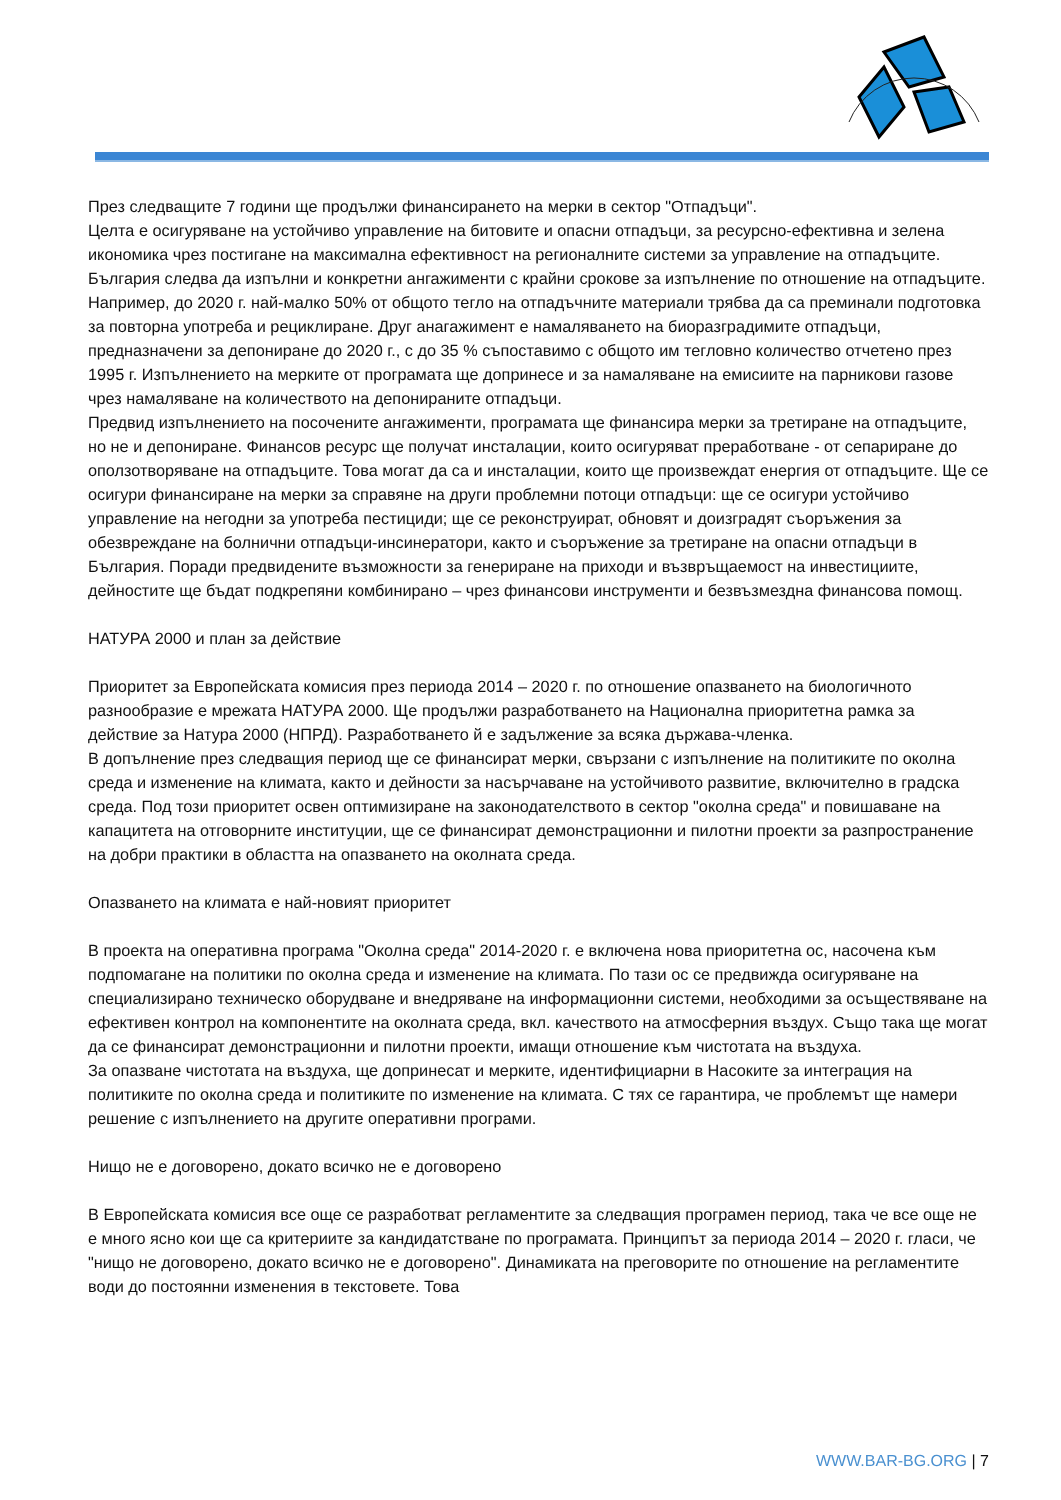През следващите 7 години ще продължи финансирането на мерки в сектор "Отпадъци".
Целта е осигуряване на устойчиво управление на битовите и опасни отпадъци, за ресурсно-ефективна и зелена икономика чрез постигане на максимална ефективност на регионалните системи за управление на отпадъците. България следва да изпълни и конкретни ангажименти с крайни срокове за изпълнение по отношение на отпадъците. Например, до 2020 г. най-малко 50% от общото тегло на отпадъчните материали трябва да са преминали подготовка за повторна употреба и рециклиране. Друг анагажимент е намаляването на биоразградимите отпадъци, предназначени за депониране до 2020 г., с до 35 % съпоставимо с общото им тегловно количество отчетено през 1995 г. Изпълнението на мерките от програмата ще допринесе и за намаляване на емисиите на парникови газове чрез намаляване на количеството на депонираните отпадъци.
Предвид изпълнението на посочените ангажименти, програмата ще финансира мерки за третиране на отпадъците, но не и депониране. Финансов ресурс ще получат инсталации, които осигуряват преработване - от сепариране до оползотворяване на отпадъците. Това могат да са и инсталации, които ще произвеждат енергия от отпадъците. Ще се осигури финансиране на мерки за справяне на други проблемни потоци отпадъци: ще се осигури устойчиво управление на негодни за употреба пестициди; ще се реконструират, обновят и доизградят съоръжения за обезвреждане на болнични отпадъци-инсинератори, както и съоръжение за третиране на опасни отпадъци в България. Поради предвидените възможности за генериране на приходи и възвръщаемост на инвестициите, дейностите ще бъдат подкрепяни комбинирано – чрез финансови инструменти и безвъзмездна финансова помощ.
НАТУРА 2000 и план за действие
Приоритет за Европейската комисия през периода 2014 – 2020 г. по отношение опазването на биологичното разнообразие е мрежата НАТУРА 2000. Ще продължи разработването на Национална приоритетна рамка за действие за Натура 2000 (НПРД). Разработването й е задължение за всяка държава-членка.
В допълнение през следващия период ще се финансират мерки, свързани с изпълнение на политиките по околна среда и изменение на климата, както и дейности за насърчаване на устойчивото развитие, включително в градска среда. Под този приоритет освен оптимизиране на законодателството в сектор "околна среда" и повишаване на капацитета на отговорните институции, ще се финансират демонстрационни и пилотни проекти за разпространение на добри практики в областта на опазването на околната среда.
Опазването на климата е най-новият приоритет
В проекта на оперативна програма "Околна среда" 2014-2020 г. е включена нова приоритетна ос, насочена към подпомагане на политики по околна среда и изменение на климата. По тази ос се предвижда осигуряване на специализирано техническо оборудване и внедряване на информационни системи, необходими за осъществяване на ефективен контрол на компонентите на околната среда, вкл. качеството на атмосферния въздух. Също така ще могат да се финансират демонстрационни и пилотни проекти, имащи отношение към чистотата на въздуха.
За опазване чистотата на въздуха, ще допринесат и мерките, идентифициарни в Насоките за интеграция на политиките по околна среда и политиките по изменение на климата. С тях се гарантира, че проблемът ще намери решение с изпълнението на другите оперативни програми.
Нищо не е договорено, докато всичко не е договорено
В Европейската комисия все още се разработват регламентите за следващия програмен период, така че все още не е много ясно кои ще са критериите за кандидатстване по програмата. Принципът за периода 2014 – 2020 г. гласи, че "нищо не договорено, докато всичко не е договорено". Динамиката на преговорите по отношение на регламентите води до постоянни изменения в текстовете. Това
WWW.BAR-BG.ORG | 7